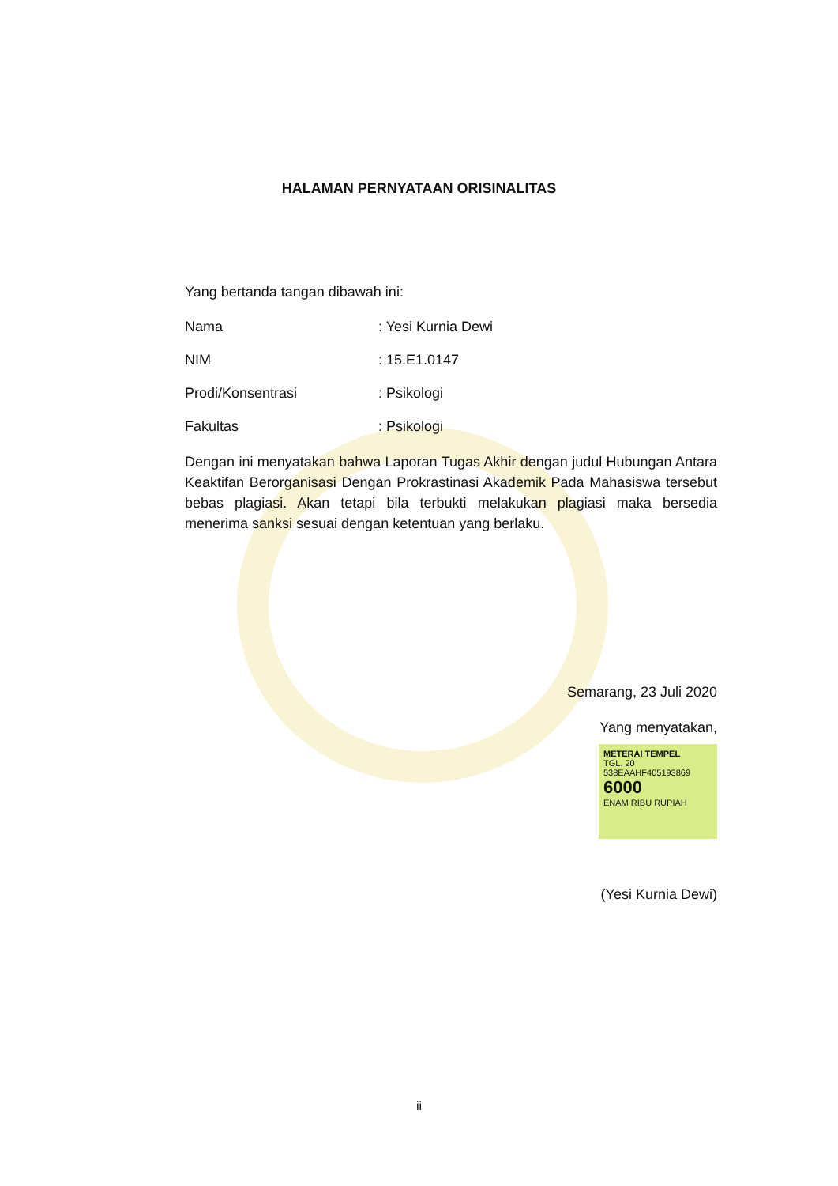HALAMAN PERNYATAAN ORISINALITAS
Yang bertanda tangan dibawah ini:
Nama: Yesi Kurnia Dewi
NIM: 15.E1.0147
Prodi/Konsentrasi: Psikologi
Fakultas: Psikologi
Dengan ini menyatakan bahwa Laporan Tugas Akhir dengan judul Hubungan Antara Keaktifan Berorganisasi Dengan Prokrastinasi Akademik Pada Mahasiswa tersebut bebas plagiasi. Akan tetapi bila terbukti melakukan plagiasi maka bersedia menerima sanksi sesuai dengan ketentuan yang berlaku.
Semarang, 23 Juli 2020
Yang menyatakan,
METERAI TEMPEL
TGL. 20
538EAAHF405193869
6000
ENAM RIBU RUPIAH
(Yesi Kurnia Dewi)
ii